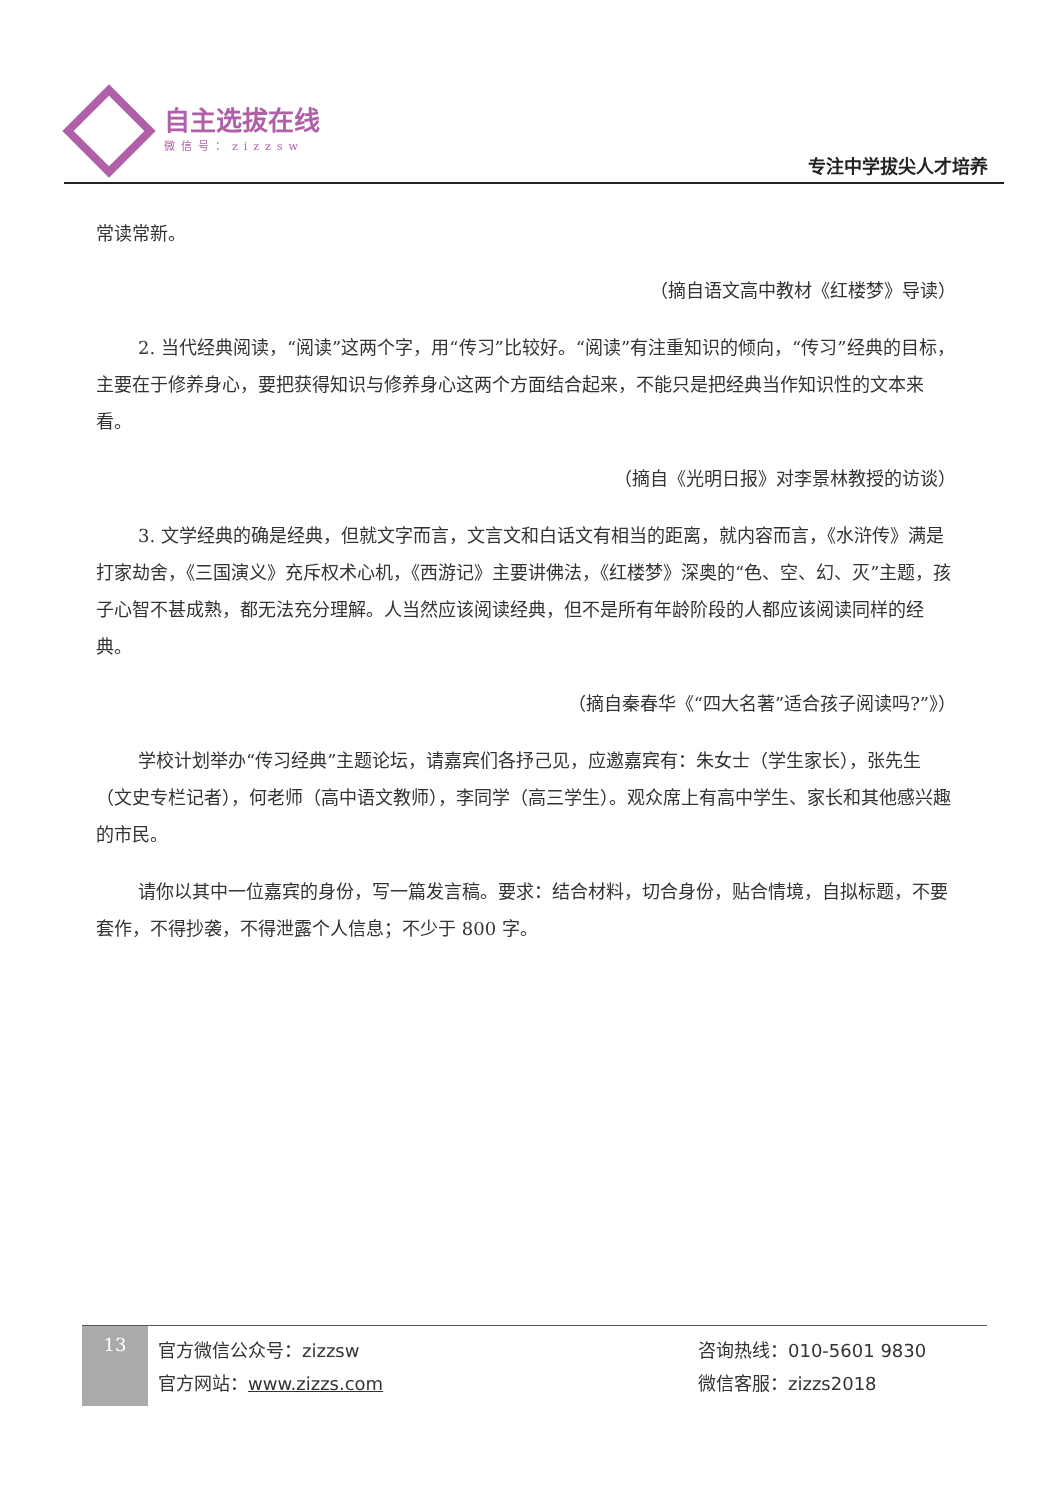自主选拔在线
微信号：zizzsw
专注中学拔尖人才培养
常读常新。
（摘自语文高中教材《红楼梦》导读）
2. 当代经典阅读，“阅读”这两个字，用“传习”比较好。“阅读”有注重知识的倾向，“传习”经典的目标，主要在于修养身心，要把获得知识与修养身心这两个方面结合起来，不能只是把经典当作知识性的文本来看。
（摘自《光明日报》对李景林教授的访谈）
3. 文学经典的确是经典，但就文字而言，文言文和白话文有相当的距离，就内容而言，《水浒传》满是打家劫舍，《三国演义》充斥权术心机，《西游记》主要讲佛法，《红楼梦》深奥的“色、空、幻、灭”主题，孩子心智不甚成熟，都无法充分理解。人当然应该阅读经典，但不是所有年龄阶段的人都应该阅读同样的经典。
（摘自秦春华《“四大名著”适合孩子阅读吗?”》）
学校计划举办“传习经典”主题论坛，请嘉宾们各抒己见，应邀嘉宾有：朱女士（学生家长），张先生（文史专栏记者），何老师（高中语文教师），李同学（高三学生）。观众席上有高中学生、家长和其他感兴趣的市民。
请你以其中一位嘉宾的身份，写一篇发言稿。要求：结合材料，切合身份，贴合情境，自拟标题，不要套作，不得抄袭，不得泄露个人信息；不少于 800 字。
13
官方微信公众号：zizzsw
官方网站：www.zizzs.com
咨询热线：010-5601 9830
微信客服：zizzs2018